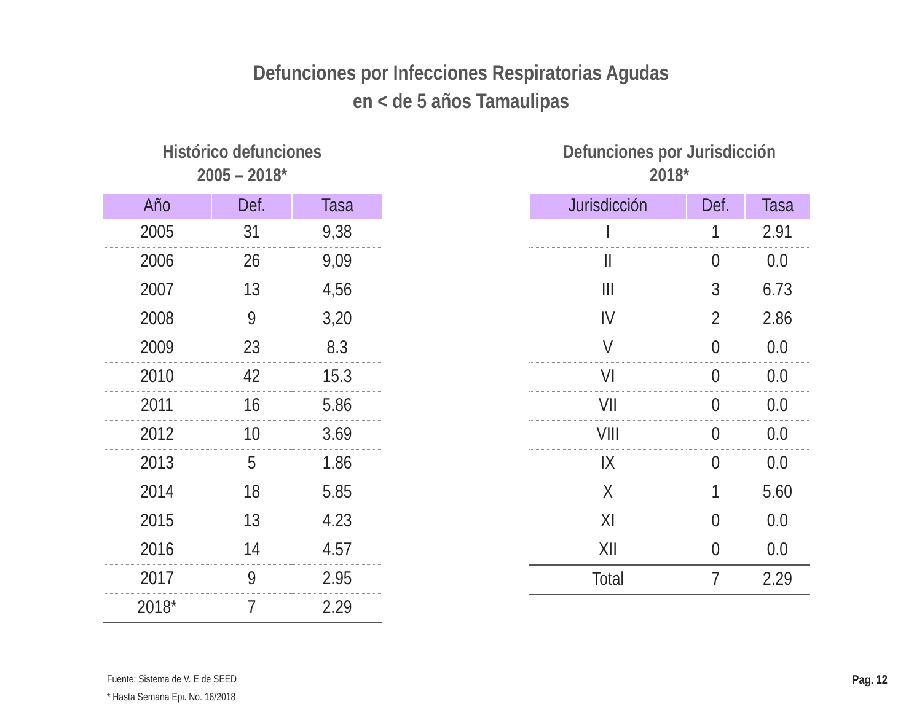Defunciones por Infecciones Respiratorias Agudas
en < de 5 años Tamaulipas
Histórico defunciones
2005 – 2018*
| Año | Def. | Tasa |
| --- | --- | --- |
| 2005 | 31 | 9,38 |
| 2006 | 26 | 9,09 |
| 2007 | 13 | 4,56 |
| 2008 | 9 | 3,20 |
| 2009 | 23 | 8.3 |
| 2010 | 42 | 15.3 |
| 2011 | 16 | 5.86 |
| 2012 | 10 | 3.69 |
| 2013 | 5 | 1.86 |
| 2014 | 18 | 5.85 |
| 2015 | 13 | 4.23 |
| 2016 | 14 | 4.57 |
| 2017 | 9 | 2.95 |
| 2018* | 7 | 2.29 |
Defunciones por Jurisdicción
2018*
| Jurisdicción | Def. | Tasa |
| --- | --- | --- |
| I | 1 | 2.91 |
| II | 0 | 0.0 |
| III | 3 | 6.73 |
| IV | 2 | 2.86 |
| V | 0 | 0.0 |
| VI | 0 | 0.0 |
| VII | 0 | 0.0 |
| VIII | 0 | 0.0 |
| IX | 0 | 0.0 |
| X | 1 | 5.60 |
| XI | 0 | 0.0 |
| XII | 0 | 0.0 |
| Total | 7 | 2.29 |
Fuente: Sistema de V. E de SEED
* Hasta Semana Epi. No. 16/2018
Pag. 12